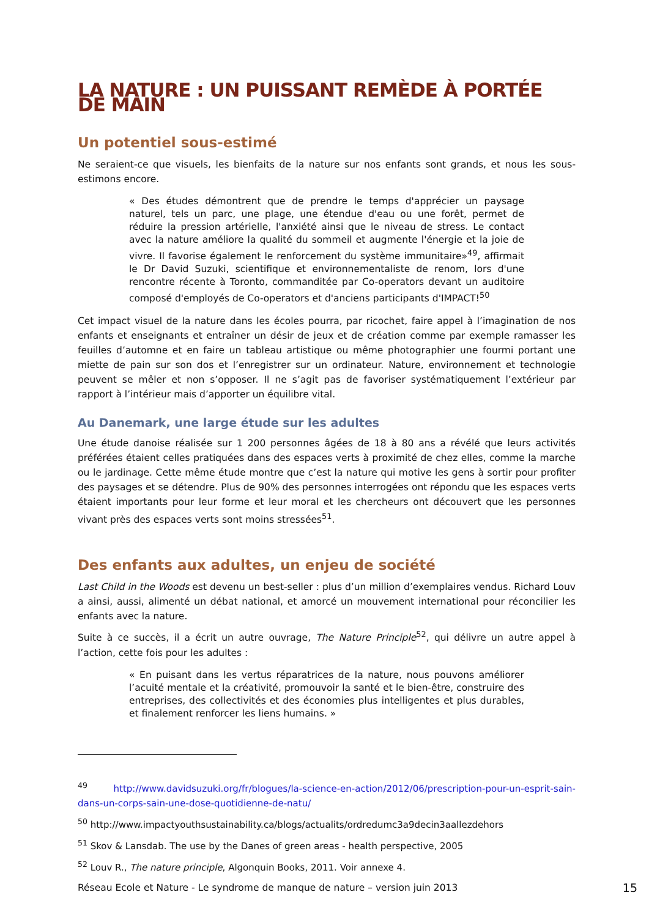LA NATURE : UN PUISSANT REMÈDE À PORTÉE DE MAIN
Un potentiel sous-estimé
Ne seraient-ce que visuels, les bienfaits de la nature sur nos enfants sont grands, et nous les sous-estimons encore.
« Des études démontrent que de prendre le temps d'apprécier un paysage naturel, tels un parc, une plage, une étendue d'eau ou une forêt, permet de réduire la pression artérielle, l'anxiété ainsi que le niveau de stress. Le contact avec la nature améliore la qualité du sommeil et augmente l'énergie et la joie de vivre. Il favorise également le renforcement du système immunitaire»<sup>49</sup>, affirmait le Dr David Suzuki, scientifique et environnementaliste de renom, lors d'une rencontre récente à Toronto, commanditée par Co-operators devant un auditoire composé d'employés de Co-operators et d'anciens participants d'IMPACT!<sup>50</sup>
Cet impact visuel de la nature dans les écoles pourra, par ricochet, faire appel à l’imagination de nos enfants et enseignants et entraîner un désir de jeux et de création comme par exemple ramasser les feuilles d’automne et en faire un tableau artistique ou même photographier une fourmi portant une miette de pain sur son dos et l’enregistrer sur un ordinateur. Nature, environnement et technologie peuvent se mêler et non s’opposer. Il ne s’agit pas de favoriser systématiquement l’extérieur par rapport à l’intérieur mais d’apporter un équilibre vital.
Au Danemark, une large étude sur les adultes
Une étude danoise réalisée sur 1 200 personnes âgées de 18 à 80 ans a révélé que leurs activités préférées étaient celles pratiquées dans des espaces verts à proximité de chez elles, comme la marche ou le jardinage. Cette même étude montre que c’est la nature qui motive les gens à sortir pour profiter des paysages et se détendre. Plus de 90% des personnes interrogées ont répondu que les espaces verts étaient importants pour leur forme et leur moral et les chercheurs ont découvert que les personnes vivant près des espaces verts sont moins stressées<sup>51</sup>.
Des enfants aux adultes, un enjeu de société
Last Child in the Woods est devenu un best-seller : plus d’un million d’exemplaires vendus. Richard Louv a ainsi, aussi, alimenté un débat national, et amorcé un mouvement international pour réconcilier les enfants avec la nature.
Suite à ce succès, il a écrit un autre ouvrage, The Nature Principle<sup>52</sup>, qui délivre un autre appel à l’action, cette fois pour les adultes :
« En puisant dans les vertus réparatrices de la nature, nous pouvons améliorer l’acuité mentale et la créativité, promouvoir la santé et le bien-être, construire des entreprises, des collectivités et des économies plus intelligentes et plus durables, et finalement renforcer les liens humains. »
<sup>49</sup> http://www.davidsuzuki.org/fr/blogues/la-science-en-action/2012/06/prescription-pour-un-esprit-sain-dans-un-corps-sain-une-dose-quotidienne-de-natu/
<sup>50</sup> http://www.impactyouthsustainability.ca/blogs/actualits/ordredumc3a9decin3aallezdehors
<sup>51</sup> Skov & Lansdab. The use by the Danes of green areas - health perspective, 2005
<sup>52</sup> Louv R., The nature principle, Algonquin Books, 2011. Voir annexe 4.
Réseau Ecole et Nature - Le syndrome de manque de nature – version juin 2013 15